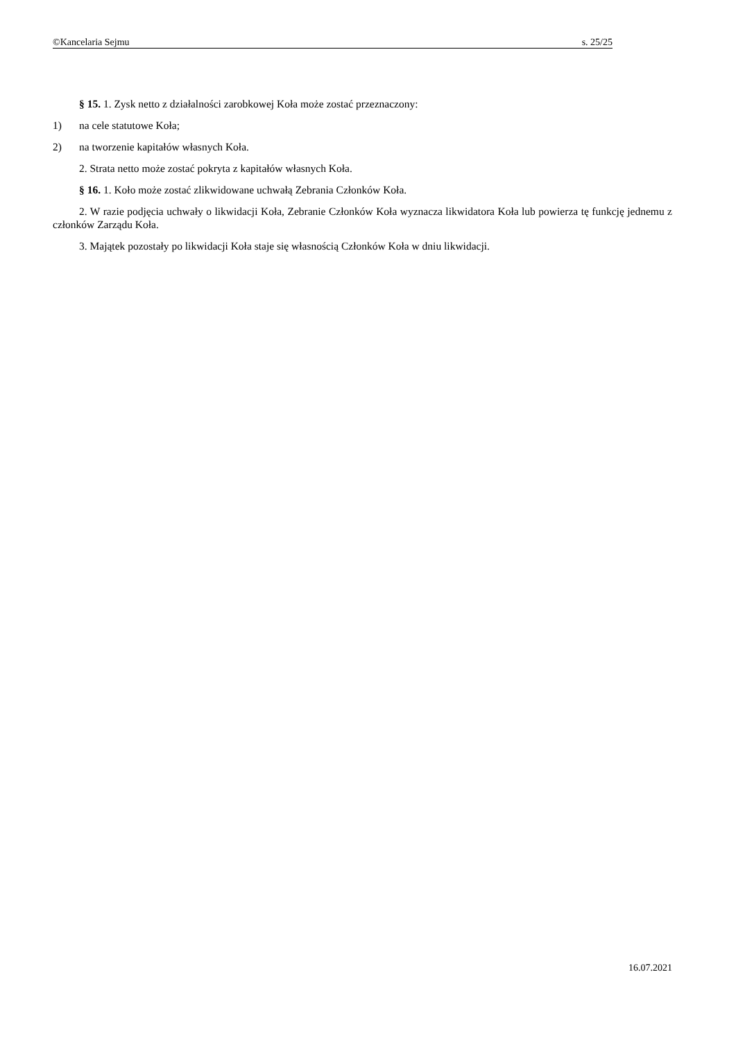©Kancelaria Sejmu s. 25/25
§ 15. 1. Zysk netto z działalności zarobkowej Koła może zostać przeznaczony:
1) na cele statutowe Koła;
2) na tworzenie kapitałów własnych Koła.
2. Strata netto może zostać pokryta z kapitałów własnych Koła.
§ 16. 1. Koło może zostać zlikwidowane uchwałą Zebrania Członków Koła.
2. W razie podjęcia uchwały o likwidacji Koła, Zebranie Członków Koła wyznacza likwidatora Koła lub powierza tę funkcję jednemu z członków Zarządu Koła.
3. Majątek pozostały po likwidacji Koła staje się własnością Członków Koła w dniu likwidacji.
16.07.2021